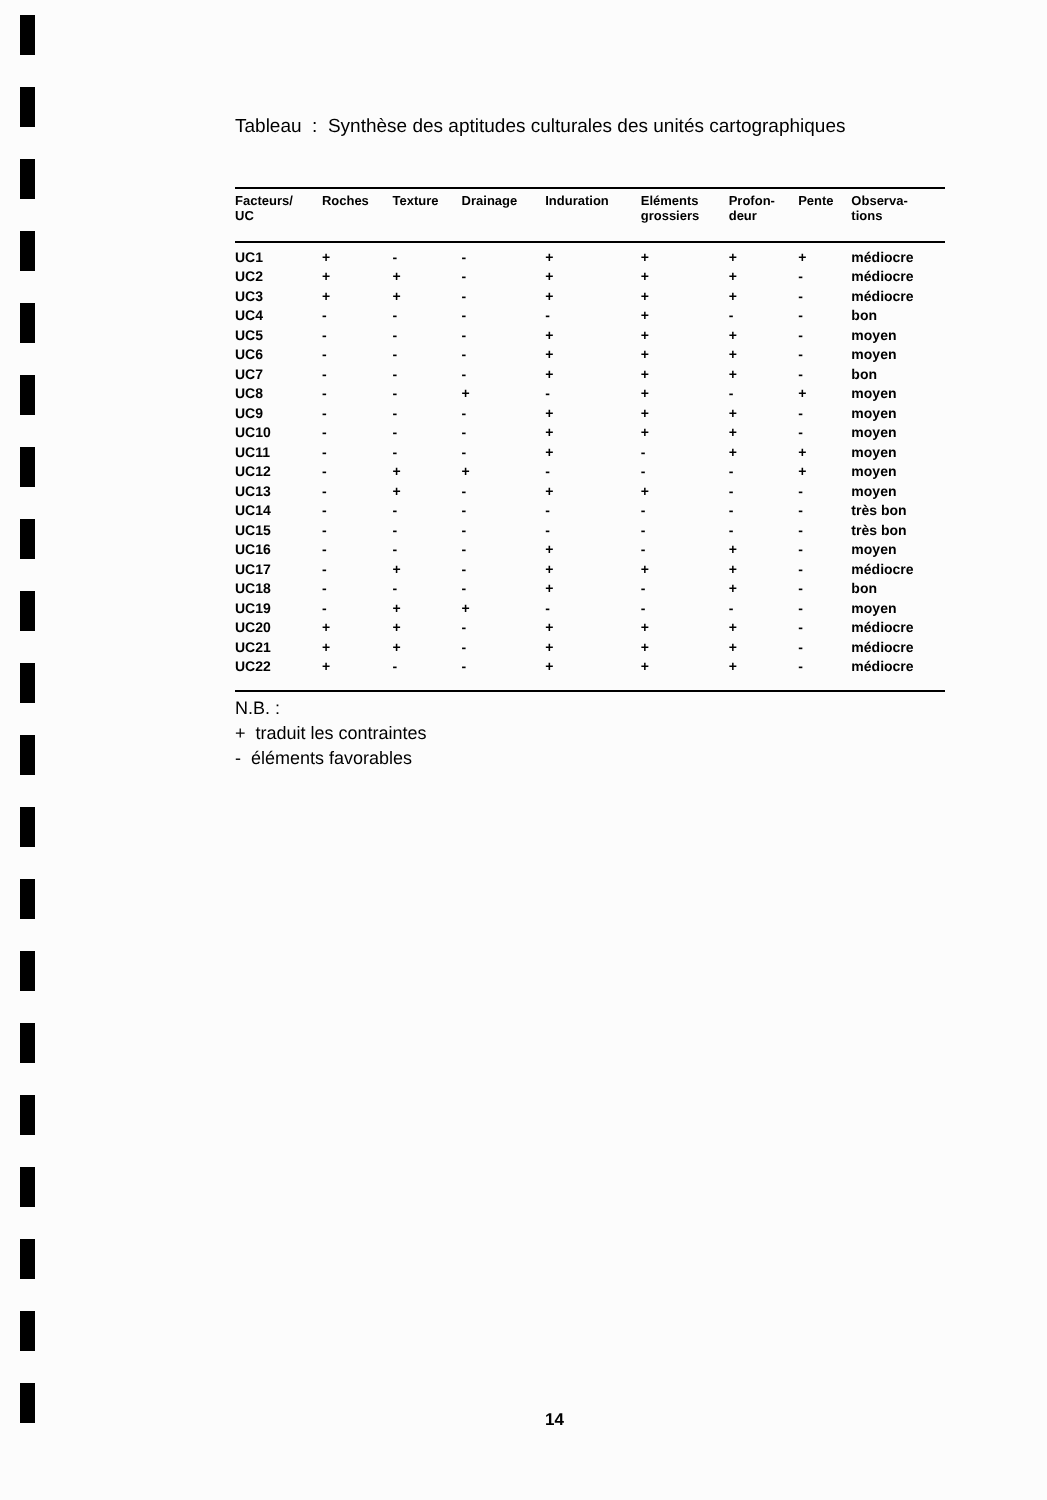Tableau : Synthèse des aptitudes culturales des unités cartographiques
| Facteurs/ UC | Roches | Texture | Drainage | Induration | Eléments grossiers | Profon- deur | Pente | Observa- tions |
| --- | --- | --- | --- | --- | --- | --- | --- | --- |
| UC1 | + | - | - | + | + | + | + | médiocre |
| UC2 | + | + | - | + | + | + | - | médiocre |
| UC3 | + | + | - | + | + | + | - | médiocre |
| UC4 | - | - | - | - | + | - | - | bon |
| UC5 | - | - | - | + | + | + | - | moyen |
| UC6 | - | - | - | + | + | + | - | moyen |
| UC7 | - | - | - | + | + | + | - | bon |
| UC8 | - | - | + | - | + | - | + | moyen |
| UC9 | - | - | - | + | + | + | - | moyen |
| UC10 | - | - | - | + | + | + | - | moyen |
| UC11 | - | - | - | + | - | + | + | moyen |
| UC12 | - | + | + | - | - | - | + | moyen |
| UC13 | - | + | - | + | + | - | - | moyen |
| UC14 | - | - | - | - | - | - | - | très bon |
| UC15 | - | - | - | - | - | - | - | très bon |
| UC16 | - | - | - | + | - | + | - | moyen |
| UC17 | - | + | - | + | + | + | - | médiocre |
| UC18 | - | - | - | + | - | + | - | bon |
| UC19 | - | + | + | - | - | - | - | moyen |
| UC20 | + | + | - | + | + | + | - | médiocre |
| UC21 | + | + | - | + | + | + | - | médiocre |
| UC22 | + | - | - | + | + | + | - | médiocre |
N.B. :
+ traduit les contraintes
- éléments favorables
14